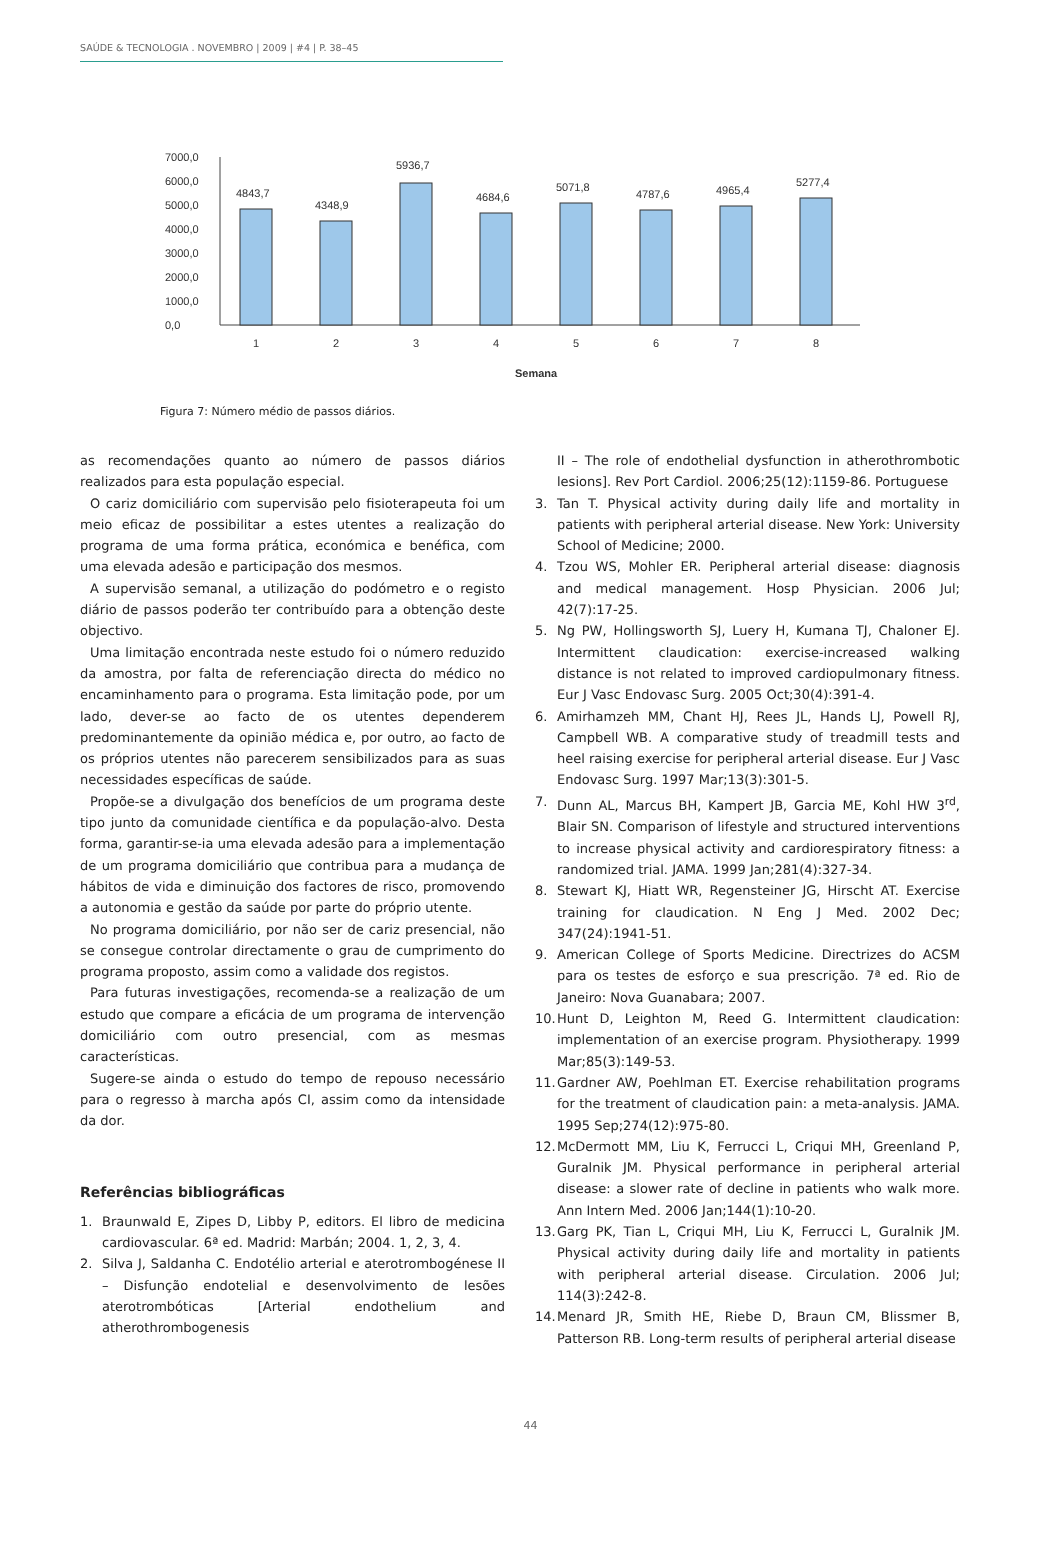SAÚDE & TECNOLOGIA . NOVEMBRO | 2009 | #4 | P. 38–45
7000,0
6000,0
5000,0
4000,0
3000,0
2000,0
1000,0
0,0
4843,7
4348,9
5936,7
4684,6
5071,8
4787,6
4965,4
5277,4
1
2
3
4
5
6
7
8
Semana
Figura 7: Número médio de passos diários.
as recomendações quanto ao número de passos diários realizados para esta população especial.
O cariz domiciliário com supervisão pelo fisioterapeuta foi um meio eficaz de possibilitar a estes utentes a realização do programa de uma forma prática, económica e benéfica, com uma elevada adesão e participação dos mesmos.
A supervisão semanal, a utilização do podómetro e o registo diário de passos poderão ter contribuído para a obtenção deste objectivo.
Uma limitação encontrada neste estudo foi o número reduzido da amostra, por falta de referenciação directa do médico no encaminhamento para o programa. Esta limitação pode, por um lado, dever-se ao facto de os utentes dependerem predominantemente da opinião médica e, por outro, ao facto de os próprios utentes não parecerem sensibilizados para as suas necessidades específicas de saúde.
Propõe-se a divulgação dos benefícios de um programa deste tipo junto da comunidade científica e da população-alvo. Desta forma, garantir-se-ia uma elevada adesão para a implementação de um programa domiciliário que contribua para a mudança de hábitos de vida e diminuição dos factores de risco, promovendo a autonomia e gestão da saúde por parte do próprio utente.
No programa domiciliário, por não ser de cariz presencial, não se consegue controlar directamente o grau de cumprimento do programa proposto, assim como a validade dos registos.
Para futuras investigações, recomenda-se a realização de um estudo que compare a eficácia de um programa de intervenção domiciliário com outro presencial, com as mesmas características.
Sugere-se ainda o estudo do tempo de repouso necessário para o regresso à marcha após CI, assim como da intensidade da dor.
Referências bibliográficas
1. Braunwald E, Zipes D, Libby P, editors. El libro de medicina cardiovascular. 6ª ed. Madrid: Marbán; 2004. 1, 2, 3, 4.
2. Silva J, Saldanha C. Endotélio arterial e aterotrombogénese II – Disfunção endotelial e desenvolvimento de lesões aterotrombóticas [Arterial endothelium and atherothrombogenesis
II – The role of endothelial dysfunction in atherothrombotic lesions]. Rev Port Cardiol. 2006;25(12):1159-86. Portuguese
3. Tan T. Physical activity during daily life and mortality in patients with peripheral arterial disease. New York: University School of Medicine; 2000.
4. Tzou WS, Mohler ER. Peripheral arterial disease: diagnosis and medical management. Hosp Physician. 2006 Jul; 42(7):17-25.
5. Ng PW, Hollingsworth SJ, Luery H, Kumana TJ, Chaloner EJ. Intermittent claudication: exercise-increased walking distance is not related to improved cardiopulmonary fitness. Eur J Vasc Endovasc Surg. 2005 Oct;30(4):391-4.
6. Amirhamzeh MM, Chant HJ, Rees JL, Hands LJ, Powell RJ, Campbell WB. A comparative study of treadmill tests and heel raising exercise for peripheral arterial disease. Eur J Vasc Endovasc Surg. 1997 Mar;13(3):301-5.
7. Dunn AL, Marcus BH, Kampert JB, Garcia ME, Kohl HW 3<sup>rd</sup>, Blair SN. Comparison of lifestyle and structured interventions to increase physical activity and cardiorespiratory fitness: a randomized trial. JAMA. 1999 Jan;281(4):327-34.
8. Stewart KJ, Hiatt WR, Regensteiner JG, Hirscht AT. Exercise training for claudication. N Eng J Med. 2002 Dec; 347(24):1941-51.
9. American College of Sports Medicine. Directrizes do ACSM para os testes de esforço e sua prescrição. 7ª ed. Rio de Janeiro: Nova Guanabara; 2007.
10. Hunt D, Leighton M, Reed G. Intermittent claudication: implementation of an exercise program. Physiotherapy. 1999 Mar;85(3):149-53.
11. Gardner AW, Poehlman ET. Exercise rehabilitation programs for the treatment of claudication pain: a meta-analysis. JAMA. 1995 Sep;274(12):975-80.
12. McDermott MM, Liu K, Ferrucci L, Criqui MH, Greenland P, Guralnik JM. Physical performance in peripheral arterial disease: a slower rate of decline in patients who walk more. Ann Intern Med. 2006 Jan;144(1):10-20.
13. Garg PK, Tian L, Criqui MH, Liu K, Ferrucci L, Guralnik JM. Physical activity during daily life and mortality in patients with peripheral arterial disease. Circulation. 2006 Jul; 114(3):242-8.
14. Menard JR, Smith HE, Riebe D, Braun CM, Blissmer B, Patterson RB. Long-term results of peripheral arterial disease
44